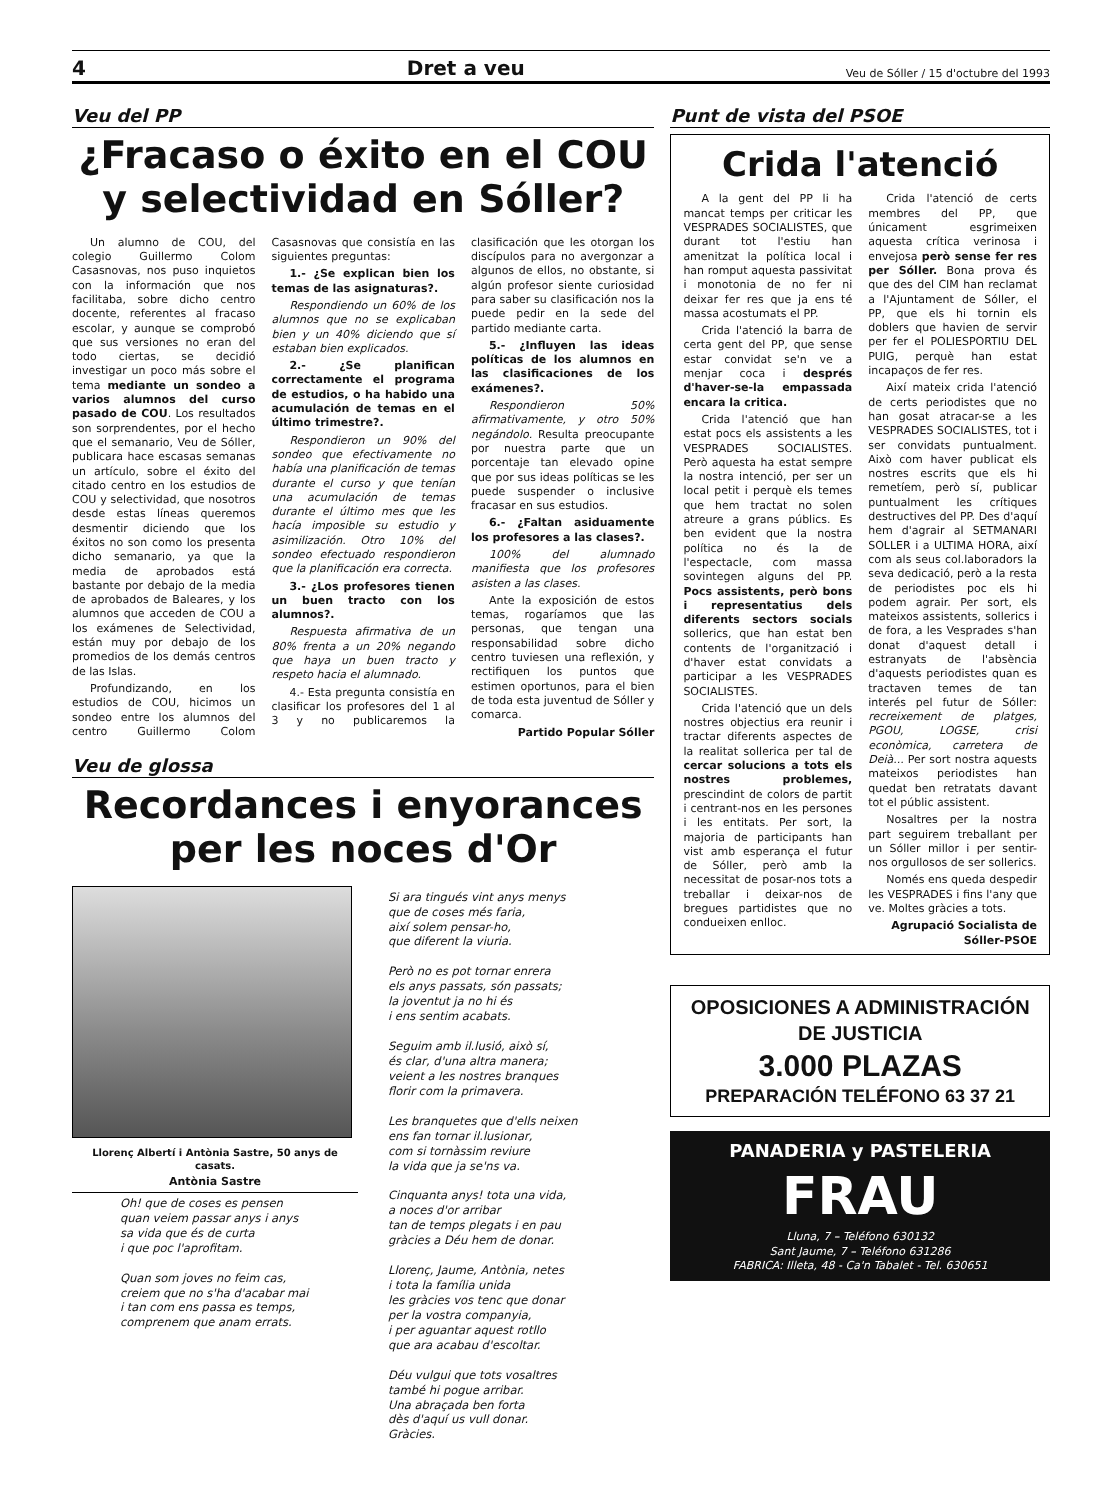4 Dret a veu Veu de Sóller / 15 d'octubre del 1993
Veu del PP
¿Fracaso o éxito en el COU y selectividad en Sóller?
Un alumno de COU, del colegio Guillermo Colom Casasnovas, nos puso inquietos con la información que nos facilitaba, sobre dicho centro docente, referentes al fracaso escolar, y aunque se comprobó que sus versiones no eran del todo ciertas, se decidió investigar un poco más sobre el tema mediante un sondeo a varios alumnos del curso pasado de COU. Los resultados son sorprendentes, por el hecho que el semanario, Veu de Sóller, publicara hace escasas semanas un artículo, sobre el éxito del citado centro en los estudios de COU y selectividad, que nosotros desde estas líneas queremos desmentir diciendo que los éxitos no son como los presenta dicho semanario, ya que la media de aprobados está bastante por debajo de la media de aprobados de Baleares, y los alumnos que acceden de COU a los exámenes de Selectividad, están muy por debajo de los promedios de los demás centros de las Islas.
Profundizando, en los estudios de COU, hicimos un sondeo entre los alumnos del centro Guillermo Colom Casasnovas que consistía en las siguientes preguntas:
1.- ¿Se explican bien los temas de las asignaturas?.
Respondiendo un 60% de los alumnos que no se explicaban bien y un 40% diciendo que sí estaban bien explicados.
2.- ¿Se planifican correctamente el programa de estudios, o ha habido una acumulación de temas en el último trimestre?.
Respondieron un 90% del sondeo que efectivamente no había una planificación de temas durante el curso y que tenían una acumulación de temas durante el último mes que les hacía imposible su estudio y asimilización. Otro 10% del sondeo efectuado respondieron que la planificación era correcta.
3.- ¿Los profesores tienen un buen tracto con los alumnos?.
Respuesta afirmativa de un 80% frenta a un 20% negando que haya un buen tracto y respeto hacia el alumnado.
4.- Esta pregunta consistía en clasificar los profesores del 1 al 3 y no publicaremos la clasificación que les otorgan los discípulos para no avergonzar a algunos de ellos, no obstante, si algún profesor siente curiosidad para saber su clasificación nos la puede pedir en la sede del partido mediante carta.
5.- ¿Influyen las ideas políticas de los alumnos en las clasificaciones de los exámenes?.
Respondieron 50% afirmativamente, y otro 50% negándolo. Resulta preocupante por nuestra parte que un porcentaje tan elevado opine que por sus ideas políticas se les puede suspender o inclusive fracasar en sus estudios.
6.- ¿Faltan asiduamente los profesores a las clases?.
100% del alumnado manifiesta que los profesores asisten a las clases.
Ante la exposición de estos temas, rogaríamos que las personas, que tengan una responsabilidad sobre dicho centro tuviesen una reflexión, y rectifiquen los puntos que estimen oportunos, para el bien de toda esta juventud de Sóller y comarca.
Partido Popular Sóller
Veu de glossa
Recordances i enyorances per les noces d'Or
Llorenç Albertí i Antònia Sastre, 50 anys de casats.
Antònia Sastre
Oh! que de coses es pensen quan veiem passar anys i anys sa vida que és de curta i que poc l'aprofitam. Quan som joves no feim cas, creiem que no s'ha d'acabar mai i tan com ens passa es temps, comprenem que anam errats.
Si ara tingués vint anys menys que de coses més faria, així solem pensar-ho, que diferent la viuria. Però no es pot tornar enrera els anys passats, són passats; la joventut ja no hi és i ens sentim acabats. Seguim amb il.lusió, això sí, és clar, d'una altra manera; veient a les nostres branques florir com la primavera. Les branquetes que d'ells neixen ens fan tornar il.lusionar, com si tornàssim reviure la vida que ja se'ns va. Cinquanta anys! tota una vida, a noces d'or arribar tan de temps plegats i en pau gràcies a Déu hem de donar. Llorenç, Jaume, Antònia, netes i tota la família unida les gràcies vos tenc que donar per la vostra companyia, i per aguantar aquest rotllo que ara acabau d'escoltar. Déu vulgui que tots vosaltres també hi pogue arribar. Una abraçada ben forta dès d'aquí us vull donar. Gràcies.
Punt de vista del PSOE
Crida l'atenció
A la gent del PP li ha mancat temps per criticar les VESPRADES SOCIALISTES, que durant tot l'estiu han amenitzat la política local i han romput aquesta passivitat i monotonia de no fer ni deixar fer res que ja ens té massa acostumats el PP.
Crida l'atenció la barra de certa gent del PP, que sense estar convidat se'n ve a menjar coca i després d'haver-se-la empassada encara la critica.
Crida l'atenció que han estat pocs els assistents a les VESPRADES SOCIALISTES. Però aquesta ha estat sempre la nostra intenció, per ser un local petit i perquè els temes que hem tractat no solen atreure a grans públics. Es ben evident que la nostra política no és la de l'espectacle, com massa sovintegen alguns del PP. Pocs assistents, però bons i representatius dels diferents sectors socials sollerics, que han estat ben contents de l'organització i d'haver estat convidats a participar a les VESPRADES SOCIALISTES.
Crida l'atenció que un dels nostres objectius era reunir i tractar diferents aspectes de la realitat sollerica per tal de cercar solucions a tots els nostres problemes, prescindint de colors de partit i centrant-nos en les persones i les entitats. Per sort, la majoria de participants han vist amb esperança el futur de Sóller, però amb la necessitat de posar-nos tots a treballar i deixar-nos de bregues partidistes que no condueixen enlloc.
Crida l'atenció de certs membres del PP, que únicament esgrimeixen aquesta crítica verinosa i envejosa però sense fer res per Sóller. Bona prova és que des del CIM han reclamat a l'Ajuntament de Sóller, el PP, que els hi tornin els doblers que havien de servir per fer el POLIESPORTIU DEL PUIG, perquè han estat incapaços de fer res.
Així mateix crida l'atenció de certs periodistes que no han gosat atracar-se a les VESPRADES SOCIALISTES, tot i ser convidats puntualment. Això com haver publicat els nostres escrits que els hi remetíem, però sí, publicar puntualment les crítiques destructives del PP. Des d'aquí hem d'agrair al SETMANARI SOLLER i a ULTIMA HORA, així com als seus col.laboradors la seva dedicació, però a la resta de periodistes poc els hi podem agrair. Per sort, els mateixos assistents, sollerics i de fora, a les Vesprades s'han donat d'aquest detall i estranyats de l'absència d'aquests periodistes quan es tractaven temes de tan interés pel futur de Sóller: recreixement de platges, PGOU, LOGSE, crisi econòmica, carretera de Deià... Per sort nostra aquests mateixos periodistes han quedat ben retratats davant tot el públic assistent.
Nosaltres per la nostra part seguirem treballant per un Sóller millor i per sentir-nos orgullosos de ser sollerics.
Només ens queda despedir les VESPRADES i fins l'any que ve. Moltes gràcies a tots.
Agrupació Socialista de Sóller-PSOE
OPOSICIONES A ADMINISTRACIÓN DE JUSTICIA
3.000 PLAZAS
PREPARACIÓN TELÉFONO 63 37 21
PANADERIA y PASTELERIA
FRAU
Lluna, 7 – Teléfono 630132
Sant Jaume, 7 – Teléfono 631286
FABRICA: Illeta, 48 - Ca'n Tabalet - Tel. 630651